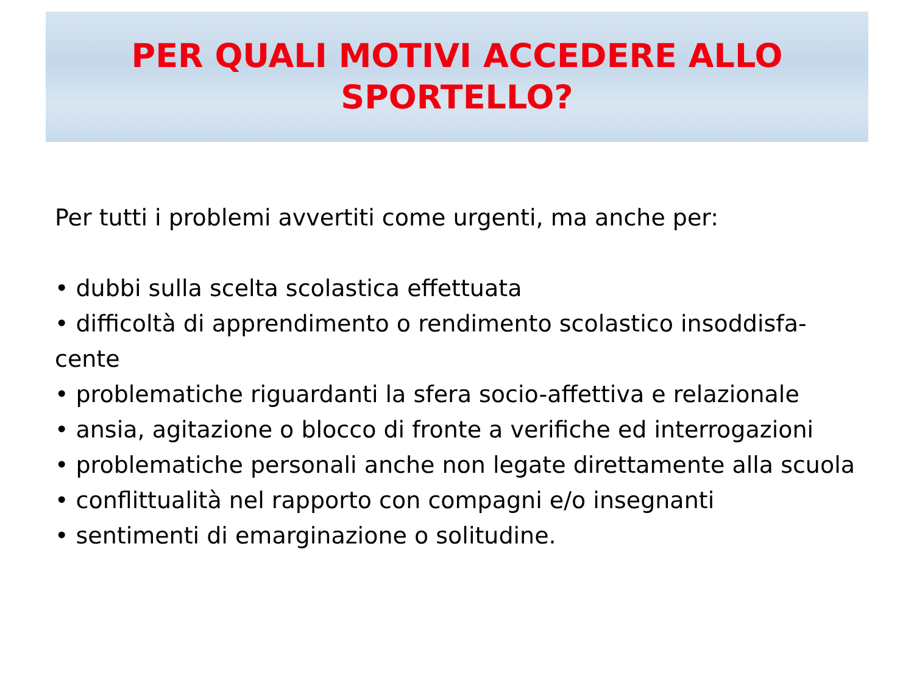PER QUALI MOTIVI ACCEDERE ALLO
SPORTELLO?
Per tutti i problemi avvertiti come urgenti, ma anche per:
• dubbi sulla scelta scolastica effettuata
• difficoltà di apprendimento o rendimento scolastico insoddisfa-
cente
• problematiche riguardanti la sfera socio-affettiva e relazionale
• ansia, agitazione o blocco di fronte a verifiche ed interrogazioni
• problematiche personali anche non legate direttamente alla scuola
• conflittualità nel rapporto con compagni e/o insegnanti
• sentimenti di emarginazione o solitudine.